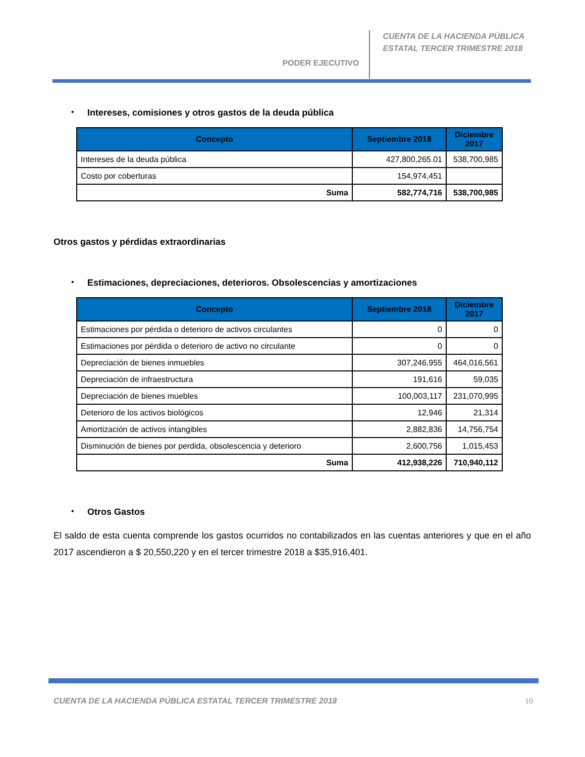PODER EJECUTIVO
CUENTA DE LA HACIENDA PÚBLICA
ESTATAL TERCER TRIMESTRE 2018
• Intereses, comisiones y otros gastos de la deuda pública
| Concepto | Septiembre 2018 | Diciembre 2017 |
| --- | --- | --- |
| Intereses de la deuda pública | 427,800,265.01 | 538,700,985 |
| Costo por coberturas | 154,974,451 | |
| Suma | 582,774,716 | 538,700,985 |
Otros gastos y pérdidas extraordinarias
• Estimaciones, depreciaciones, deterioros. Obsolescencias y amortizaciones
| Concepto | Septiembre 2018 | Diciembre 2017 |
| --- | --- | --- |
| Estimaciones por pérdida o deterioro de activos circulantes | 0 | 0 |
| Estimaciones por pérdida o deterioro de activo no circulante | 0 | 0 |
| Depreciación de bienes inmuebles | 307,246,955 | 464,016,561 |
| Depreciación de infraestructura | 191,616 | 59,035 |
| Depreciación de bienes muebles | 100,003,117 | 231,070,995 |
| Deterioro de los activos biológicos | 12,946 | 21,314 |
| Amortización de activos intangibles | 2,882,836 | 14,756,754 |
| Disminución de bienes por perdida, obsolescencia y deterioro | 2,600,756 | 1,015,453 |
| Suma | 412,938,226 | 710,940,112 |
• Otros Gastos
El saldo de esta cuenta comprende los gastos ocurridos no contabilizados en las cuentas anteriores y que en el año 2017 ascendieron a $ 20,550,220 y en el tercer trimestre 2018 a $35,916,401.
CUENTA DE LA HACIENDA PÚBLICA ESTATAL TERCER TRIMESTRE 2018 10